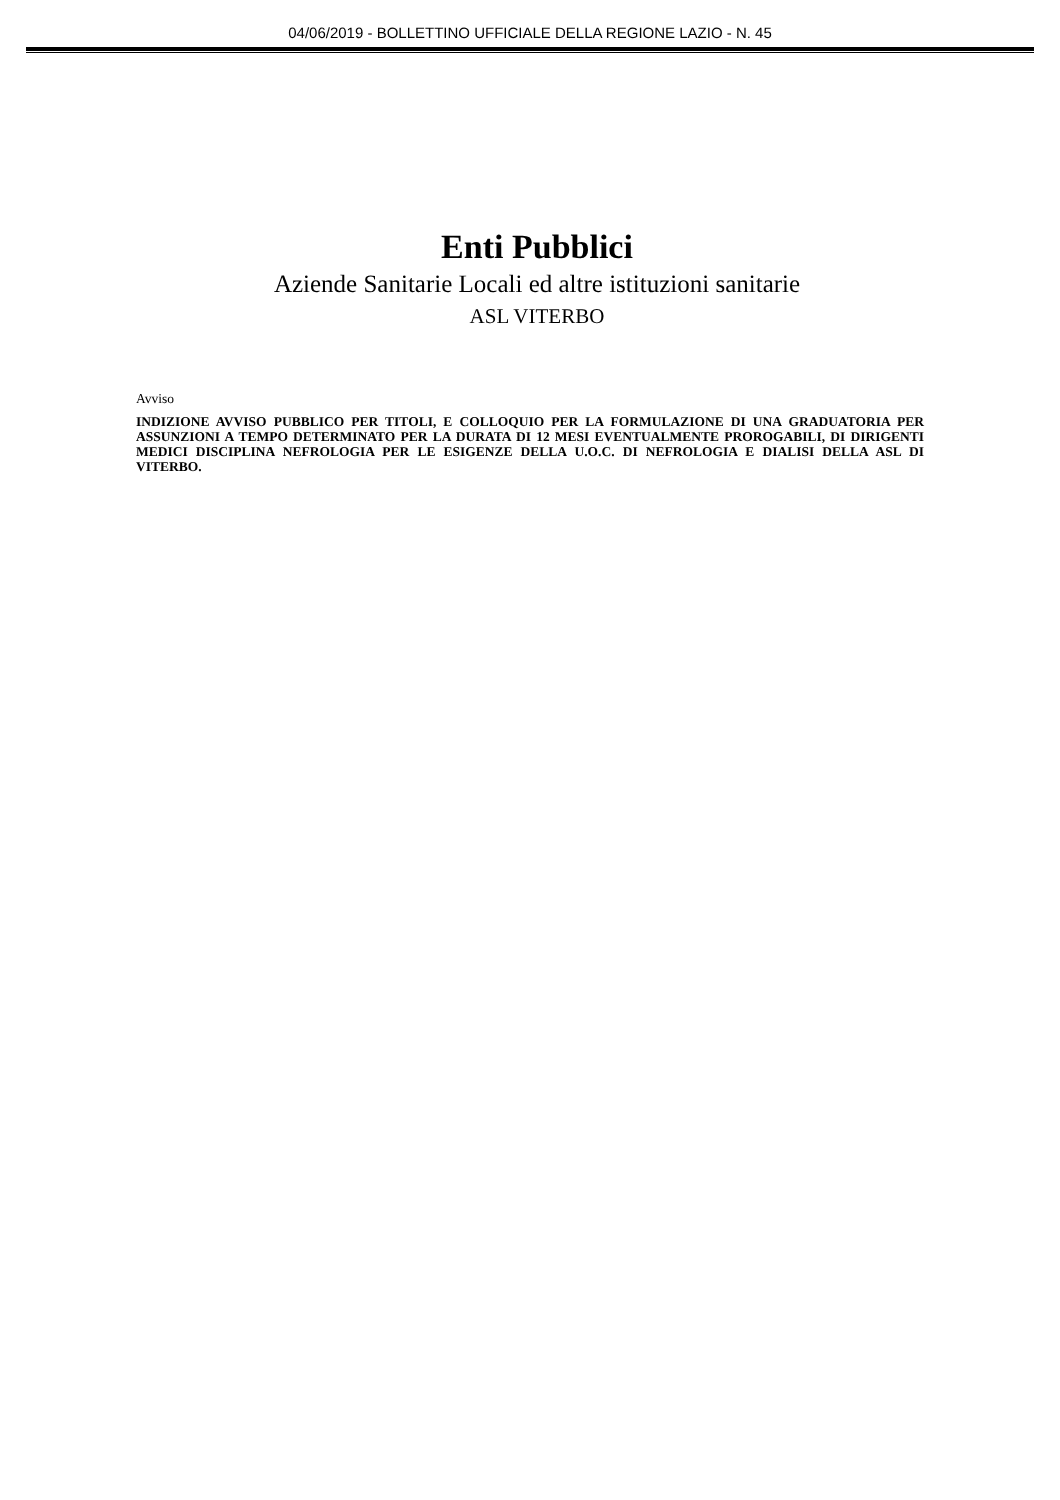04/06/2019 - BOLLETTINO UFFICIALE DELLA REGIONE LAZIO - N. 45
Enti Pubblici
Aziende Sanitarie Locali ed altre istituzioni sanitarie
ASL VITERBO
Avviso
INDIZIONE AVVISO PUBBLICO PER TITOLI, E COLLOQUIO PER LA FORMULAZIONE DI UNA GRADUATORIA PER ASSUNZIONI A TEMPO DETERMINATO PER LA DURATA DI 12 MESI EVENTUALMENTE PROROGABILI, DI DIRIGENTI MEDICI DISCIPLINA NEFROLOGIA PER LE ESIGENZE DELLA U.O.C. DI NEFROLOGIA E DIALISI DELLA ASL DI VITERBO.